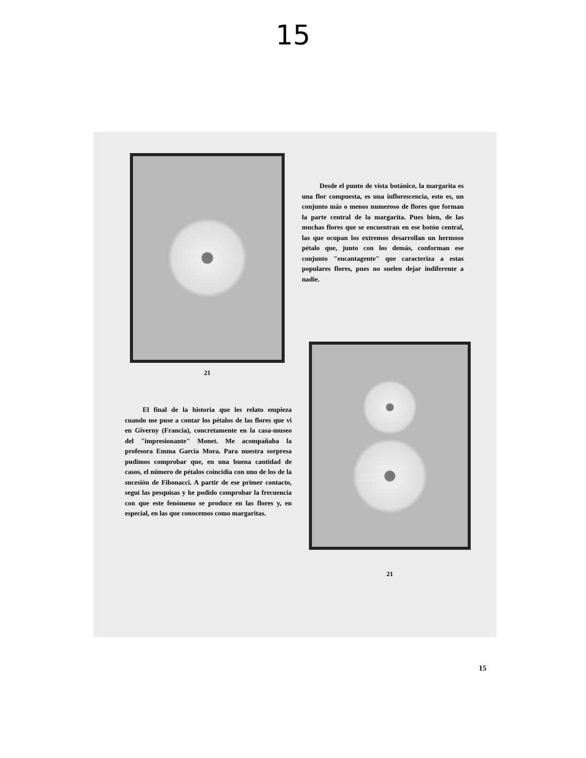15
21
Desde el punto de vista botánico, la margarita es una flor compuesta, es una inflorescencia, esto es, un conjunto más o menos numeroso de flores que forman la parte central de la margarita. Pues bien, de las muchas flores que se encuentran en ese botón central, las que ocupan los extremos desarrollan un hermoso pétalo que, junto con los demás, conforman ese conjunto "encantagente" que caracteriza a estas populares flores, pues no suelen dejar indiferente a nadie.
El final de la historia que les relato empieza cuando me puse a contar los pétalos de las flores que vi en Giverny (Francia), concretamente en la casa-museo del "impresionante" Monet. Me acompañaba la profesora Emma García Mora. Para nuestra sorpresa pudimos comprobar que, en una buena cantidad de casos, el número de pétalos coincidía con uno de los de la sucesión de Fibonacci. A partir de ese primer contacto, seguí las pesquisas y he podido comprobar la frecuencia con que este fenómeno se produce en las flores y, en especial, en las que conocemos como margaritas.
21
15